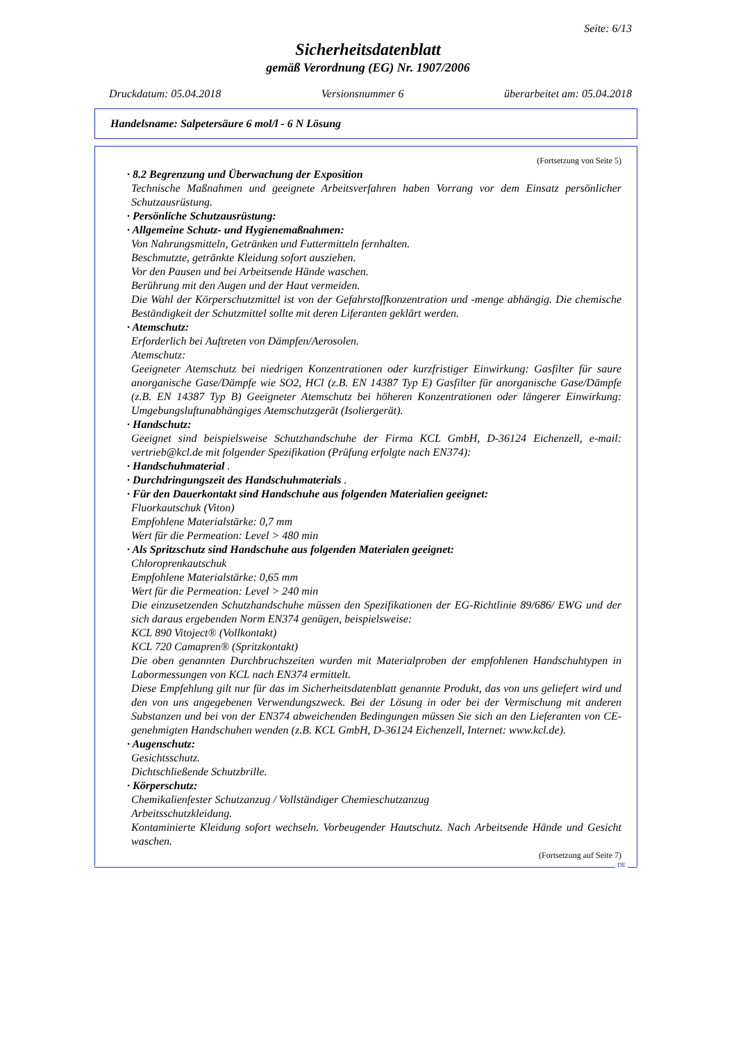Seite: 6/13
Sicherheitsdatenblatt
gemäß Verordnung (EG) Nr. 1907/2006
Druckdatum: 05.04.2018 Versionsnummer 6 überarbeitet am: 05.04.2018
Handelsname: Salpetersäure 6 mol/l - 6 N Lösung
(Fortsetzung von Seite 5)
· 8.2 Begrenzung und Überwachung der Exposition
Technische Maßnahmen und geeignete Arbeitsverfahren haben Vorrang vor dem Einsatz persönlicher Schutzausrüstung.
· Persönliche Schutzausrüstung:
· Allgemeine Schutz- und Hygienemaßnahmen:
Von Nahrungsmitteln, Getränken und Futtermitteln fernhalten.
Beschmutzte, getränkte Kleidung sofort ausziehen.
Vor den Pausen und bei Arbeitsende Hände waschen.
Berührung mit den Augen und der Haut vermeiden.
Die Wahl der Körperschutzmittel ist von der Gefahrstoffkonzentration und -menge abhängig. Die chemische Beständigkeit der Schutzmittel sollte mit deren Liferanten geklärt werden.
· Atemschutz:
Erforderlich bei Auftreten von Dämpfen/Aerosolen.
Atemschutz:
Geeigneter Atemschutz bei niedrigen Konzentrationen oder kurzfristiger Einwirkung: Gasfilter für saure anorganische Gase/Dämpfe wie SO2, HCl (z.B. EN 14387 Typ E) Gasfilter für anorganische Gase/Dämpfe (z.B. EN 14387 Typ B) Geeigneter Atemschutz bei höheren Konzentrationen oder längerer Einwirkung: Umgebungsluftunabhängiges Atemschutzgerät (Isoliergerät).
· Handschutz:
Geeignet sind beispielsweise Schutzhandschuhe der Firma KCL GmbH, D-36124 Eichenzell, e-mail: vertrieb@kcl.de mit folgender Spezifikation (Prüfung erfolgte nach EN374):
· Handschuhmaterial .
· Durchdringungszeit des Handschuhmaterials .
· Für den Dauerkontakt sind Handschuhe aus folgenden Materialien geeignet:
Fluorkautschuk (Viton)
Empfohlene Materialstärke: 0,7 mm
Wert für die Permeation: Level > 480 min
· Als Spritzschutz sind Handschuhe aus folgenden Materialen geeignet:
Chloroprenkautschuk
Empfohlene Materialstärke: 0,65 mm
Wert für die Permeation: Level > 240 min
Die einzusetzenden Schutzhandschuhe müssen den Spezifikationen der EG-Richtlinie 89/686/ EWG und der sich daraus ergebenden Norm EN374 genügen, beispielsweise:
KCL 890 Vitoject® (Vollkontakt)
KCL 720 Camapren® (Spritzkontakt)
Die oben genannten Durchbruchszeiten wurden mit Materialproben der empfohlenen Handschuhtypen in Labormessungen von KCL nach EN374 ermittelt.
Diese Empfehlung gilt nur für das im Sicherheitsdatenblatt genannte Produkt, das von uns geliefert wird und den von uns angegebenen Verwendungszweck. Bei der Lösung in oder bei der Vermischung mit anderen Substanzen und bei von der EN374 abweichenden Bedingungen müssen Sie sich an den Lieferanten von CE-genehmigten Handschuhen wenden (z.B. KCL GmbH, D-36124 Eichenzell, Internet: www.kcl.de).
· Augenschutz:
Gesichtsschutz.
Dichtschließende Schutzbrille.
· Körperschutz:
Chemikalienfester Schutzanzug / Vollständiger Chemieschutzanzug
Arbeitsschutzkleidung.
Kontaminierte Kleidung sofort wechseln. Vorbeugender Hautschutz. Nach Arbeitsende Hände und Gesicht waschen.
(Fortsetzung auf Seite 7)
DE